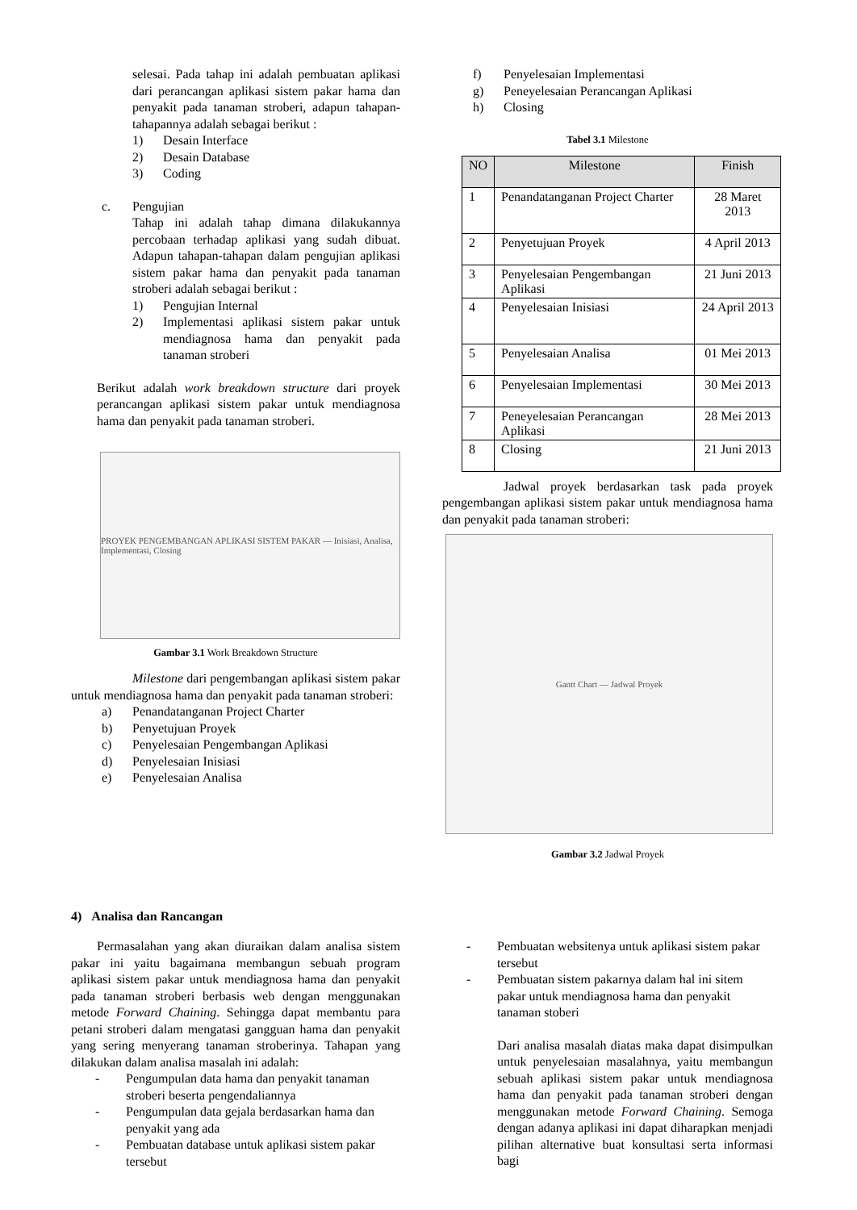selesai. Pada tahap ini adalah pembuatan aplikasi dari perancangan aplikasi sistem pakar hama dan penyakit pada tanaman stroberi, adapun tahapan-tahapannya adalah sebagai berikut :
1) Desain Interface
2) Desain Database
3) Coding
c. Pengujian
Tahap ini adalah tahap dimana dilakukannya percobaan terhadap aplikasi yang sudah dibuat. Adapun tahapan-tahapan dalam pengujian aplikasi sistem pakar hama dan penyakit pada tanaman stroberi adalah sebagai berikut :
1) Pengujian Internal
2) Implementasi aplikasi sistem pakar untuk mendiagnosa hama dan penyakit pada tanaman stroberi
Berikut adalah work breakdown structure dari proyek perancangan aplikasi sistem pakar untuk mendiagnosa hama dan penyakit pada tanaman stroberi.
PROYEK PENGEMBANGAN APLIKASI SISTEM PAKAR — Inisiasi, Analisa, Implementasi, Closing
Gambar 3.1 Work Breakdown Structure
Milestone dari pengembangan aplikasi sistem pakar untuk mendiagnosa hama dan penyakit pada tanaman stroberi:
a) Penandatanganan Project Charter
b) Penyetujuan Proyek
c) Penyelesaian Pengembangan Aplikasi
d) Penyelesaian Inisiasi
e) Penyelesaian Analisa
f) Penyelesaian Implementasi
g) Peneyelesaian Perancangan Aplikasi
h) Closing
Tabel 3.1 Milestone
| NO | Milestone | Finish |
| --- | --- | --- |
| 1 | Penandatanganan Project Charter | 28 Maret 2013 |
| 2 | Penyetujuan Proyek | 4 April 2013 |
| 3 | Penyelesaian Pengembangan Aplikasi | 21 Juni 2013 |
| 4 | Penyelesaian Inisiasi | 24 April 2013 |
| 5 | Penyelesaian Analisa | 01 Mei 2013 |
| 6 | Penyelesaian Implementasi | 30 Mei 2013 |
| 7 | Peneyelesaian Perancangan Aplikasi | 28 Mei 2013 |
| 8 | Closing | 21 Juni 2013 |
Jadwal proyek berdasarkan task pada proyek pengembangan aplikasi sistem pakar untuk mendiagnosa hama dan penyakit pada tanaman stroberi:
Gantt Chart — Jadwal Proyek
Gambar 3.2 Jadwal Proyek
4) Analisa dan Rancangan
Permasalahan yang akan diuraikan dalam analisa sistem pakar ini yaitu bagaimana membangun sebuah program aplikasi sistem pakar untuk mendiagnosa hama dan penyakit pada tanaman stroberi berbasis web dengan menggunakan metode Forward Chaining. Sehingga dapat membantu para petani stroberi dalam mengatasi gangguan hama dan penyakit yang sering menyerang tanaman stroberinya. Tahapan yang dilakukan dalam analisa masalah ini adalah:
- Pengumpulan data hama dan penyakit tanaman stroberi beserta pengendaliannya
- Pengumpulan data gejala berdasarkan hama dan penyakit yang ada
- Pembuatan database untuk aplikasi sistem pakar tersebut
- Pembuatan websitenya untuk aplikasi sistem pakar tersebut
- Pembuatan sistem pakarnya dalam hal ini sitem pakar untuk mendiagnosa hama dan penyakit tanaman stoberi
Dari analisa masalah diatas maka dapat disimpulkan untuk penyelesaian masalahnya, yaitu membangun sebuah aplikasi sistem pakar untuk mendiagnosa hama dan penyakit pada tanaman stroberi dengan menggunakan metode Forward Chaining. Semoga dengan adanya aplikasi ini dapat diharapkan menjadi pilihan alternative buat konsultasi serta informasi bagi